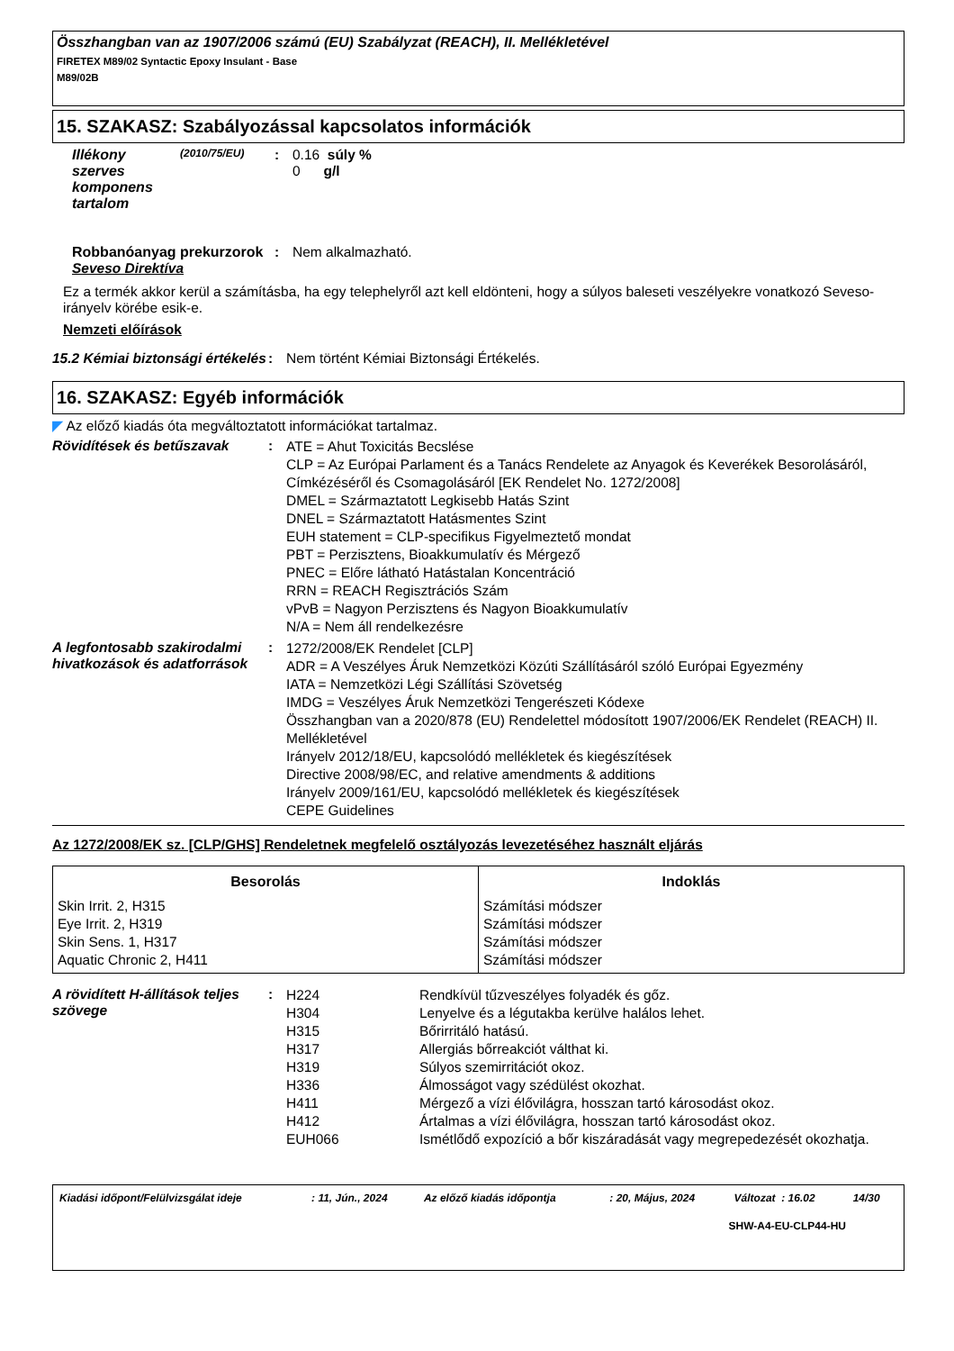Összhangban van az 1907/2006 számú (EU) Szabályzat (REACH), II. Mellékletével
FIRETEX M89/02 Syntactic Epoxy Insulant - Base
M89/02B
15. SZAKASZ: Szabályozással kapcsolatos információk
Illékony szerves komponens tartalom
(2010/75/EU)
: 0.16 súly %
0 g/l
Robbanóanyag prekurzorok
: Nem alkalmazható.
Seveso Direktíva
Ez a termék akkor kerül a számításba, ha egy telephelyről azt kell eldönteni, hogy a súlyos baleseti veszélyekre vonatkozó Seveso-irányelv körébe esik-e.
Nemzeti előírások
15.2 Kémiai biztonsági értékelés
: Nem történt Kémiai Biztonsági Értékelés.
16. SZAKASZ: Egyéb információk
◤ Az előző kiadás óta megváltoztatott információkat tartalmaz.
Rövidítések és betűszavak :
ATE = Ahut Toxicitás Becslése
CLP = Az Európai Parlament és a Tanács Rendelete az Anyagok és Keverékek Besorolásáról, Címkézéséről és Csomagolásáról [EK Rendelet No. 1272/2008]
DMEL = Származtatott Legkisebb Hatás Szint
DNEL = Származtatott Hatásmentes Szint
EUH statement = CLP-specifikus Figyelmeztető mondat
PBT = Perzisztens, Bioakkumulatív és Mérgező
PNEC = Előre látható Hatástalan Koncentráció
RRN = REACH Regisztrációs Szám
vPvB = Nagyon Perzisztens és Nagyon Bioakkumulatív
N/A = Nem áll rendelkezésre
A legfontosabb szakirodalmi hivatkozások és adatforrások
:
1272/2008/EK Rendelet [CLP]
ADR = A Veszélyes Áruk Nemzetközi Közúti Szállításáról szóló Európai Egyezmény
IATA = Nemzetközi Légi Szállítási Szövetség
IMDG = Veszélyes Áruk Nemzetközi Tengerészeti Kódexe
Összhangban van a 2020/878 (EU) Rendelettel módosított 1907/2006/EK Rendelet (REACH) II. Mellékletével
Irányelv 2012/18/EU, kapcsolódó mellékletek és kiegészítések
Directive 2008/98/EC, and relative amendments & additions
Irányelv 2009/161/EU, kapcsolódó mellékletek és kiegészítések
CEPE Guidelines
Az 1272/2008/EK sz. [CLP/GHS] Rendeletnek megfelelő osztályozás levezetéséhez használt eljárás
| Besorolás | Indoklás |
| --- | --- |
| Skin Irrit. 2, H315 Eye Irrit. 2, H319 Skin Sens. 1, H317 Aquatic Chronic 2, H411 | Számítási módszer Számítási módszer Számítási módszer Számítási módszer |
A rövidített H-állítások teljes szövege
:
| H224 | Rendkívül tűzveszélyes folyadék és gőz. |
| H304 | Lenyelve és a légutakba kerülve halálos lehet. |
| H315 | Bőrirritáló hatású. |
| H317 | Allergiás bőrreakciót válthat ki. |
| H319 | Súlyos szemirritációt okoz. |
| H336 | Álmosságot vagy szédülést okozhat. |
| H411 | Mérgező a vízi élővilágra, hosszan tartó károsodást okoz. |
| H412 | Ártalmas a vízi élővilágra, hosszan tartó károsodást okoz. |
| EUH066 | Ismétlődő expozíció a bőr kiszáradását vagy megrepedezését okozhatja. |
| Kiadási időpont/Felülvizsgálat ideje | : 11, Jún., 2024 | Az előző kiadás időpontja | : 20, Május, 2024 | Változat : 16.02 | 14/30 |
SHW-A4-EU-CLP44-HU